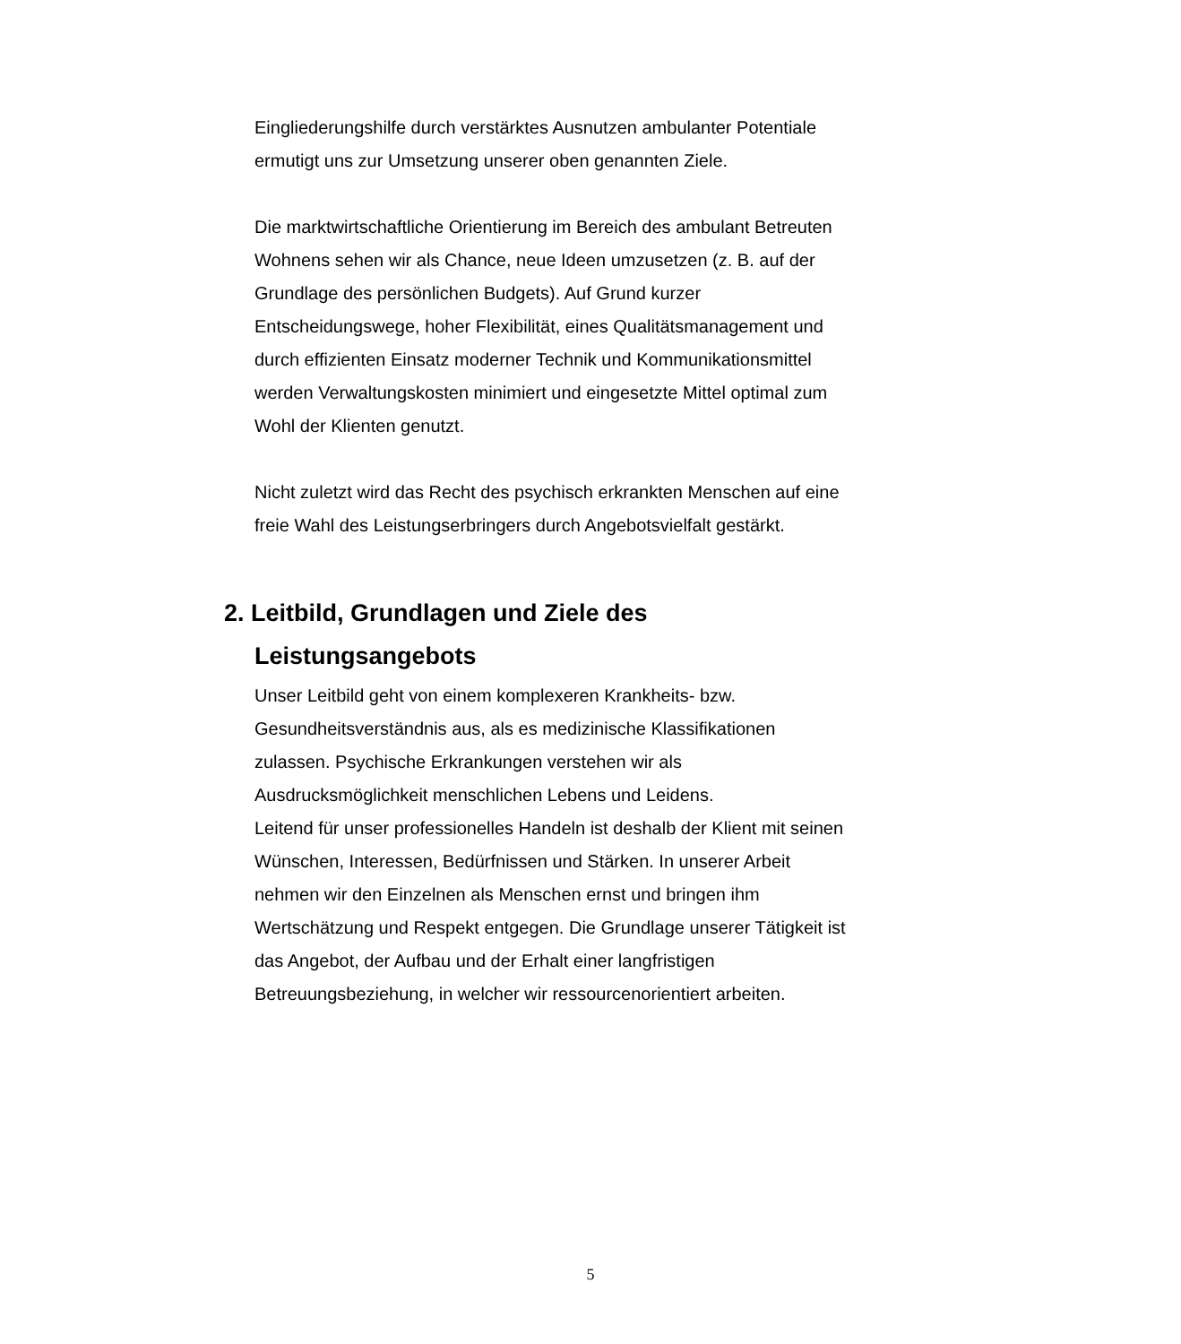Eingliederungshilfe durch verstärktes Ausnutzen ambulanter Potentiale ermutigt uns zur Umsetzung unserer oben genannten Ziele.
Die marktwirtschaftliche Orientierung im Bereich des ambulant Betreuten Wohnens sehen wir als Chance, neue Ideen umzusetzen (z. B. auf der Grundlage des persönlichen Budgets). Auf Grund kurzer Entscheidungswege, hoher Flexibilität, eines Qualitätsmanagement und durch effizienten Einsatz moderner Technik und Kommunikationsmittel werden Verwaltungskosten minimiert und eingesetzte Mittel optimal zum Wohl der Klienten genutzt.
Nicht zuletzt wird das Recht des psychisch erkrankten Menschen auf eine freie Wahl des Leistungserbringers durch Angebotsvielfalt gestärkt.
2. Leitbild, Grundlagen und Ziele des Leistungsangebots
Unser Leitbild geht von einem komplexeren Krankheits- bzw. Gesundheitsverständnis aus, als es medizinische Klassifikationen zulassen. Psychische Erkrankungen verstehen wir als Ausdrucksmöglichkeit menschlichen Lebens und Leidens.
Leitend für unser professionelles Handeln ist deshalb der Klient mit seinen Wünschen, Interessen, Bedürfnissen und Stärken. In unserer Arbeit nehmen wir den Einzelnen als Menschen ernst und bringen ihm Wertschätzung und Respekt entgegen. Die Grundlage unserer Tätigkeit ist das Angebot, der Aufbau und der Erhalt einer langfristigen Betreuungsbeziehung, in welcher wir ressourcenorientiert arbeiten.
5